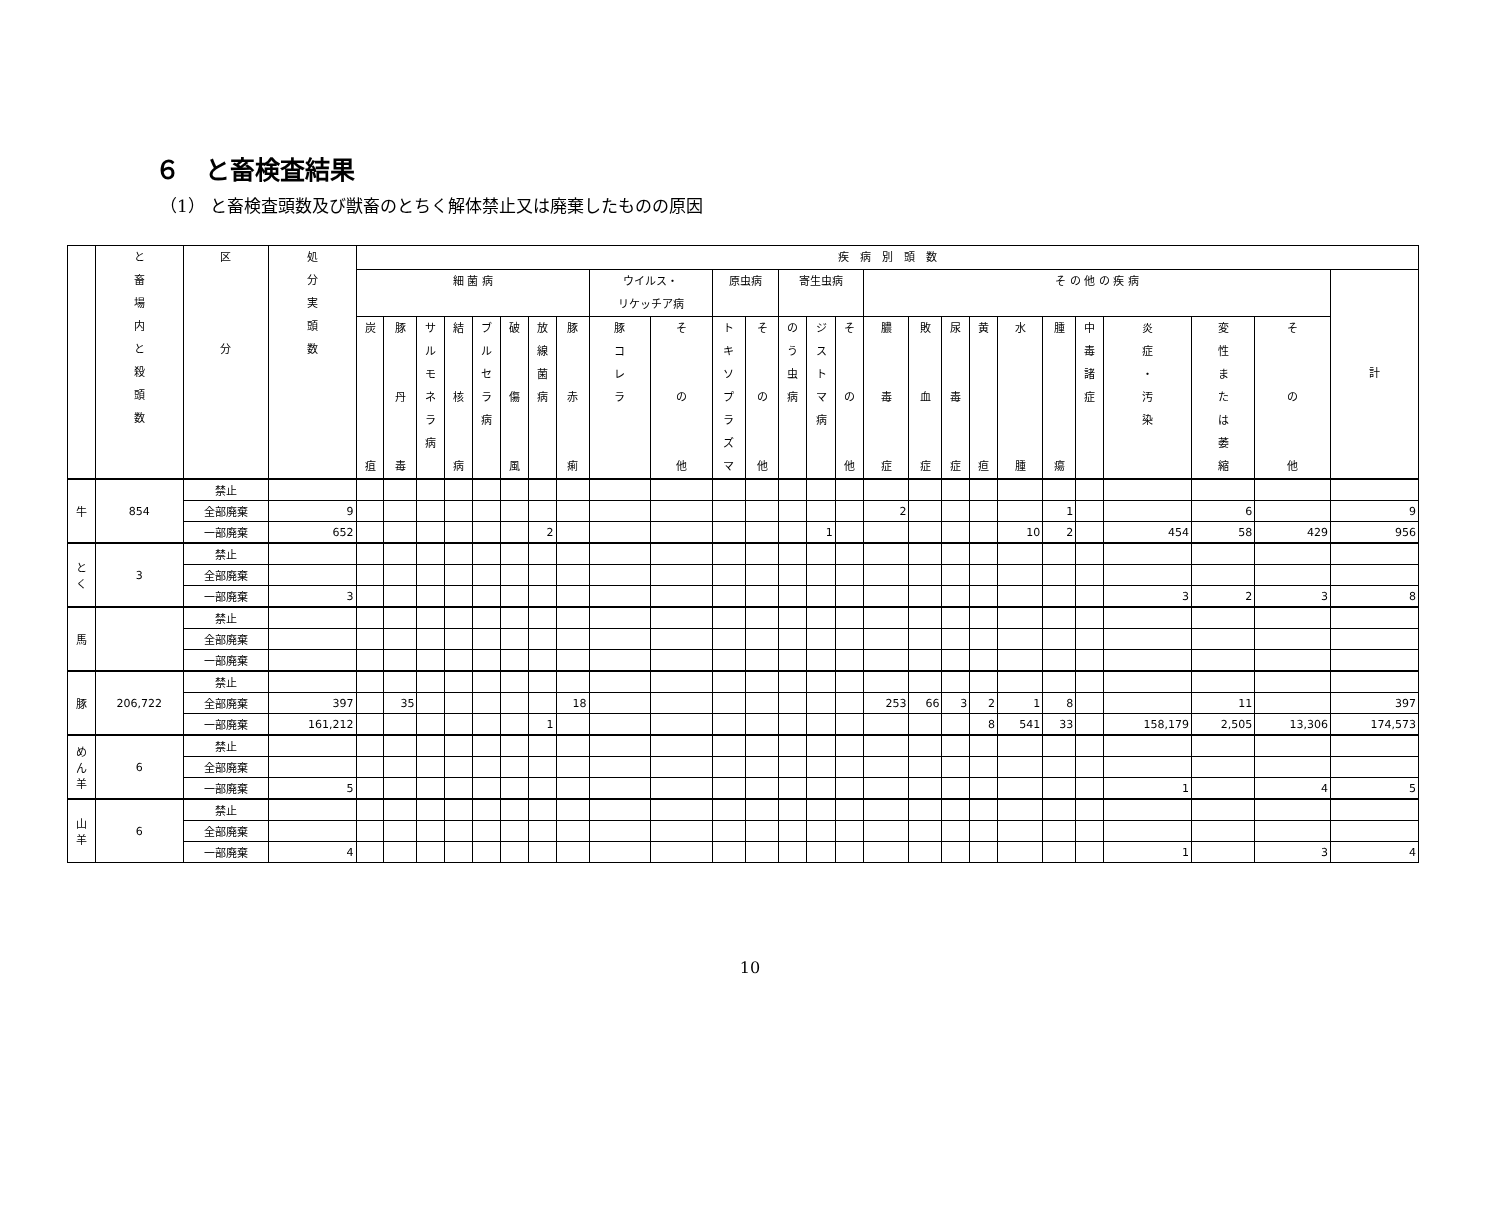６　と畜検査結果
（1） と畜検査頭数及び獣畜のとちく解体禁止又は廃棄したものの原因
| | と 畜 場 内 と 殺 頭 数 | 区 分 | 処 分 実 頭 数 | 疾 病 別 頭 数 | | | | | | | | | | | | | | | | | | | | | | | | | |
| --- | --- | --- | --- | --- | --- | --- | --- | --- | --- | --- | --- | --- | --- | --- | --- | --- | --- | --- | --- | --- | --- | --- | --- | --- | --- | --- | --- | --- | --- |
| | | | | 細 菌 病 | | | | | | | | ウイルス・ リケッチア病 | | 原虫病 | | 寄生虫病 | | | そ の 他 の 疾 病 | | | | | | | | | | 計 |
| | | | | 炭 疽 | 豚 丹 毒 | サ ル モ ネ ラ 病 | 結 核 病 | ブ ル セ ラ 病 | 破 傷 風 | 放 線 菌 病 | 豚 赤 痢 | 豚 コ レ ラ | そ の 他 | ト キ ソ プ ラ ズ マ | そ の 他 | の う 虫 病 | ジ ス ト マ 病 | そ の 他 | 膿 毒 症 | 敗 血 症 | 尿 毒 症 | 黄 疸 | 水 腫 | 腫 瘍 | 中 毒 諸 症 | 炎 症 ・ 汚 染 | 変 性 ま た は 萎 縮 | そ の 他 | |
| 牛 | 854 | 禁止 | | | | | | | | | | | | | | | | | | | | | | | | | | | |
| | | 全部廃棄 | 9 | | | | | | | | | | | | | | | | 2 | | | | | 1 | | | 6 | | 9 |
| | | 一部廃棄 | 652 | | | | | | | 2 | | | | | | | 1 | | | | | | 10 | 2 | | 454 | 58 | 429 | 956 |
| と く | 3 | 禁止 | | | | | | | | | | | | | | | | | | | | | | | | | | | |
| | | 全部廃棄 | | | | | | | | | | | | | | | | | | | | | | | | | | | |
| | | 一部廃棄 | 3 | | | | | | | | | | | | | | | | | | | | | | | 3 | 2 | 3 | 8 |
| 馬 | | 禁止 | | | | | | | | | | | | | | | | | | | | | | | | | | | |
| | | 全部廃棄 | | | | | | | | | | | | | | | | | | | | | | | | | | | |
| | | 一部廃棄 | | | | | | | | | | | | | | | | | | | | | | | | | | | |
| 豚 | 206,722 | 禁止 | | | | | | | | | | | | | | | | | | | | | | | | | | | |
| | | 全部廃棄 | 397 | | 35 | | | | | | 18 | | | | | | | | 253 | 66 | 3 | 2 | 1 | 8 | | | 11 | | 397 |
| | | 一部廃棄 | 161,212 | | | | | | | 1 | | | | | | | | | | | | 8 | 541 | 33 | | 158,179 | 2,505 | 13,306 | 174,573 |
| め ん 羊 | 6 | 禁止 | | | | | | | | | | | | | | | | | | | | | | | | | | | |
| | | 全部廃棄 | | | | | | | | | | | | | | | | | | | | | | | | | | | |
| | | 一部廃棄 | 5 | | | | | | | | | | | | | | | | | | | | | | | 1 | | 4 | 5 |
| 山 羊 | 6 | 禁止 | | | | | | | | | | | | | | | | | | | | | | | | | | | |
| | | 全部廃棄 | | | | | | | | | | | | | | | | | | | | | | | | | | | |
| | | 一部廃棄 | 4 | | | | | | | | | | | | | | | | | | | | | | | 1 | | 3 | 4 |
10